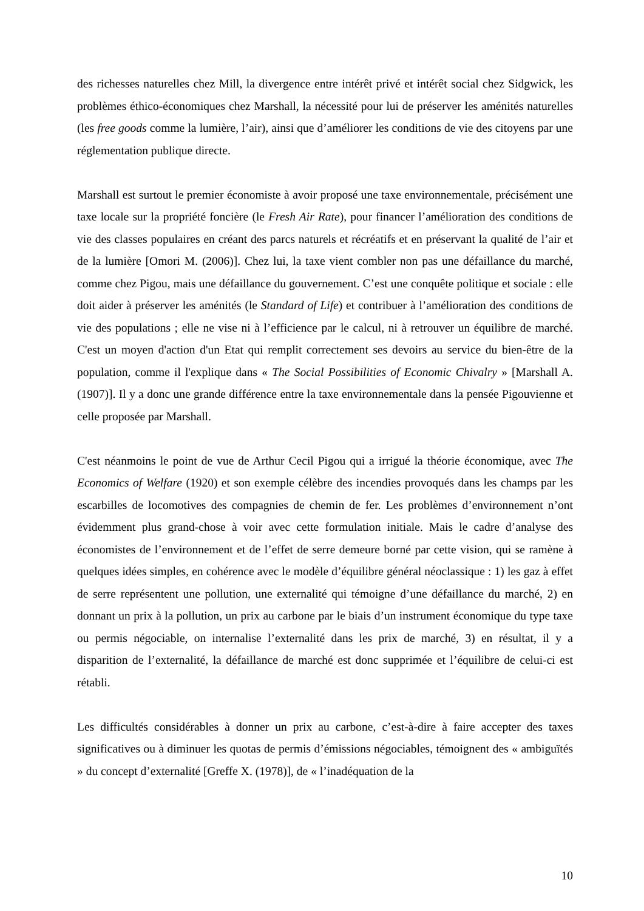des richesses naturelles chez Mill, la divergence entre intérêt privé et intérêt social chez Sidgwick, les problèmes éthico-économiques chez Marshall, la nécessité pour lui de préserver les aménités naturelles (les free goods comme la lumière, l’air), ainsi que d’améliorer les conditions de vie des citoyens par une réglementation publique directe.
Marshall est surtout le premier économiste à avoir proposé une taxe environnementale, précisément une taxe locale sur la propriété foncière (le Fresh Air Rate), pour financer l’amélioration des conditions de vie des classes populaires en créant des parcs naturels et récréatifs et en préservant la qualité de l’air et de la lumière [Omori M. (2006)]. Chez lui, la taxe vient combler non pas une défaillance du marché, comme chez Pigou, mais une défaillance du gouvernement. C’est une conquête politique et sociale : elle doit aider à préserver les aménités (le Standard of Life) et contribuer à l’amélioration des conditions de vie des populations ; elle ne vise ni à l’efficience par le calcul, ni à retrouver un équilibre de marché. C'est un moyen d'action d'un Etat qui remplit correctement ses devoirs au service du bien-être de la population, comme il l'explique dans « The Social Possibilities of Economic Chivalry » [Marshall A. (1907)]. Il y a donc une grande différence entre la taxe environnementale dans la pensée Pigouvienne et celle proposée par Marshall.
C'est néanmoins le point de vue de Arthur Cecil Pigou qui a irrigué la théorie économique, avec The Economics of Welfare (1920) et son exemple célèbre des incendies provoqués dans les champs par les escarbilles de locomotives des compagnies de chemin de fer. Les problèmes d’environnement n’ont évidemment plus grand-chose à voir avec cette formulation initiale. Mais le cadre d’analyse des économistes de l’environnement et de l’effet de serre demeure borné par cette vision, qui se ramène à quelques idées simples, en cohérence avec le modèle d’équilibre général néoclassique : 1) les gaz à effet de serre représentent une pollution, une externalité qui témoigne d’une défaillance du marché, 2) en donnant un prix à la pollution, un prix au carbone par le biais d’un instrument économique du type taxe ou permis négociable, on internalise l’externalité dans les prix de marché, 3) en résultat, il y a disparition de l’externalité, la défaillance de marché est donc supprimée et l’équilibre de celui-ci est rétabli.
Les difficultés considérables à donner un prix au carbone, c’est-à-dire à faire accepter des taxes significatives ou à diminuer les quotas de permis d’émissions négociables, témoignent des « ambiguïtés » du concept d’externalité [Greffe X. (1978)], de « l’inadéquation de la
10